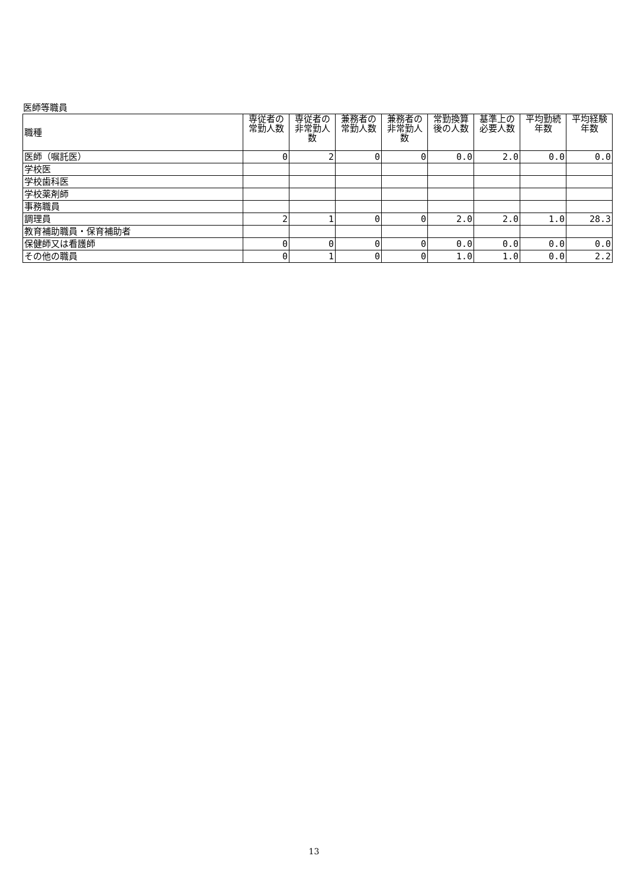医師等職員
| 職種 | 専従者の常勤人数 | 専従者の非常勤人数 | 兼務者の常勤人数 | 兼務者の非常勤人数 | 常勤換算後の人数 | 基準上の必要人数 | 平均勤続年数 | 平均経験年数 |
| --- | --- | --- | --- | --- | --- | --- | --- | --- |
| 医師（嘱託医） | 0 | 2 | 0 | 0 | 0.0 | 2.0 | 0.0 | 0.0 |
| 学校医 | | | | | | | | |
| 学校歯科医 | | | | | | | | |
| 学校薬剤師 | | | | | | | | |
| 事務職員 | | | | | | | | |
| 調理員 | 2 | 1 | 0 | 0 | 2.0 | 2.0 | 1.0 | 28.3 |
| 教育補助職員・保育補助者 | | | | | | | | |
| 保健師又は看護師 | 0 | 0 | 0 | 0 | 0.0 | 0.0 | 0.0 | 0.0 |
| その他の職員 | 0 | 1 | 0 | 0 | 1.0 | 1.0 | 0.0 | 2.2 |
13